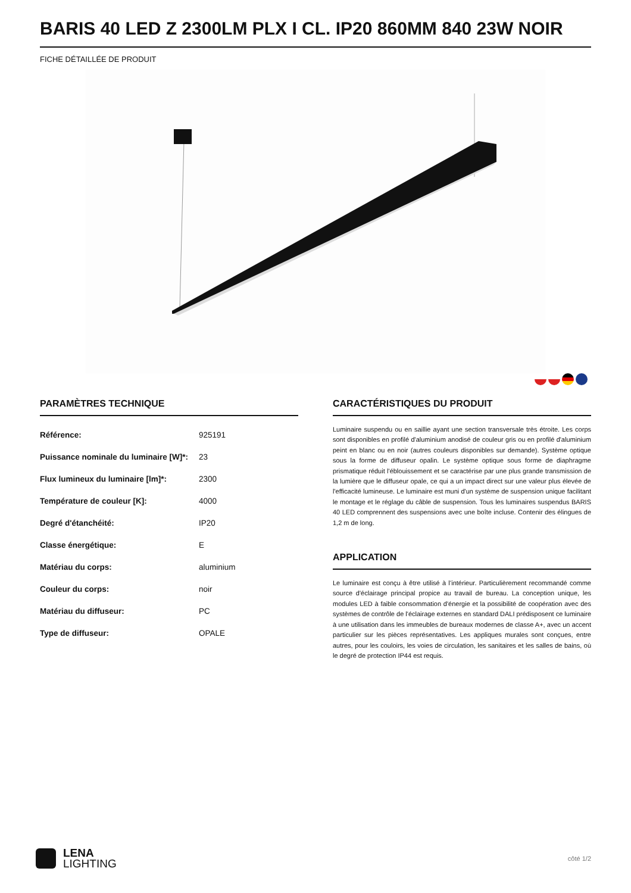BARIS 40 LED Z 2300LM PLX I CL. IP20 860MM 840 23W NOIR
FICHE DÉTAILLÉE DE PRODUIT
PARAMÈTRES TECHNIQUE
| Référence: | 925191 |
| Puissance nominale du luminaire [W]*: | 23 |
| Flux lumineux du luminaire [lm]*: | 2300 |
| Température de couleur [K]: | 4000 |
| Degré d'étanchéité: | IP20 |
| Classe énergétique: | E |
| Matériau du corps: | aluminium |
| Couleur du corps: | noir |
| Matériau du diffuseur: | PC |
| Type de diffuseur: | OPALE |
CARACTÉRISTIQUES DU PRODUIT
Luminaire suspendu ou en saillie ayant une section transversale très étroite. Les corps sont disponibles en profilé d'aluminium anodisé de couleur gris ou en profilé d'aluminium peint en blanc ou en noir (autres couleurs disponibles sur demande). Système optique sous la forme de diffuseur opalin. Le système optique sous forme de diaphragme prismatique réduit l'éblouissement et se caractérise par une plus grande transmission de la lumière que le diffuseur opale, ce qui a un impact direct sur une valeur plus élevée de l'efficacité lumineuse. Le luminaire est muni d'un système de suspension unique facilitant le montage et le réglage du câble de suspension. Tous les luminaires suspendus BARIS 40 LED comprennent des suspensions avec une boîte incluse. Contenir des élingues de 1,2 m de long.
APPLICATION
Le luminaire est conçu à être utilisé à l’intérieur. Particulièrement recommandé comme source d'éclairage principal propice au travail de bureau. La conception unique, les modules LED à faible consommation d'énergie et la possibilité de coopération avec des systèmes de contrôle de l'éclairage externes en standard DALI prédisposent ce luminaire à une utilisation dans les immeubles de bureaux modernes de classe A+, avec un accent particulier sur les pièces représentatives. Les appliques murales sont conçues, entre autres, pour les couloirs, les voies de circulation, les sanitaires et les salles de bains, où le degré de protection IP44 est requis.
LENA
LIGHTING
côté 1/2